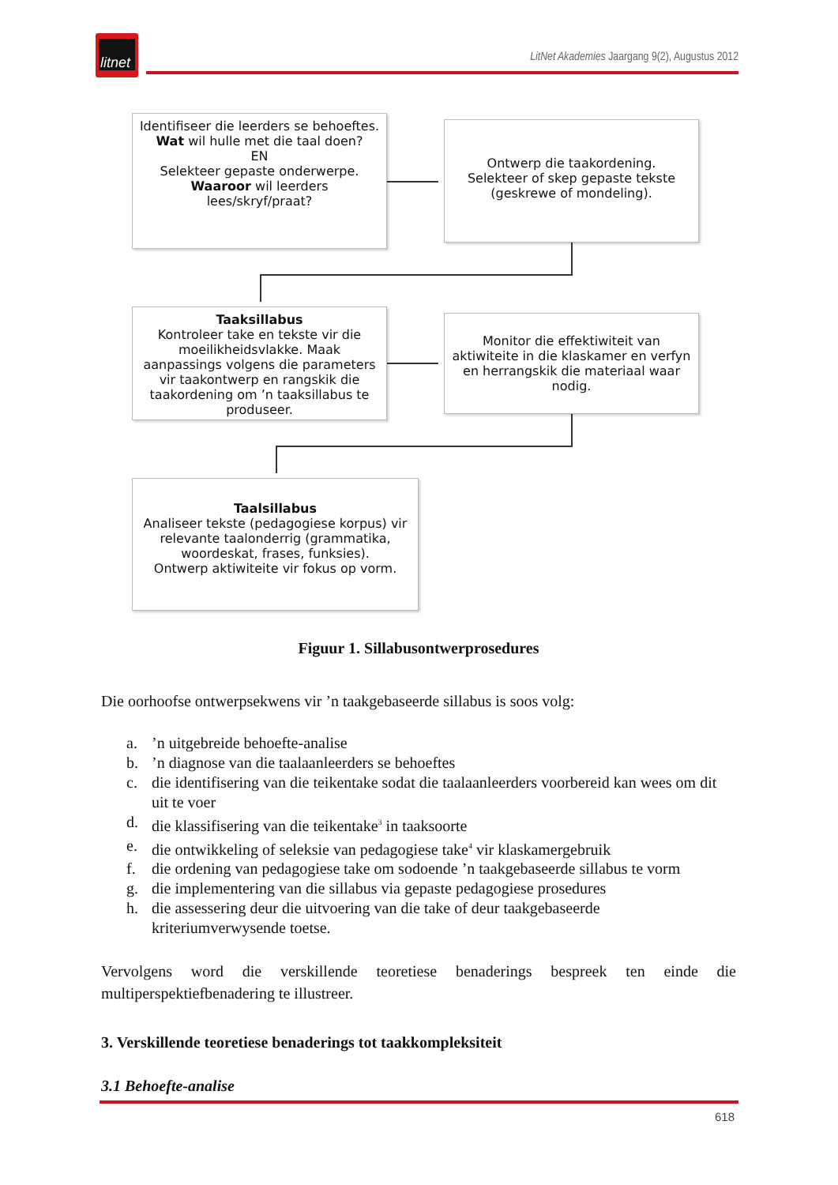litnet
LitNet Akademies Jaargang 9(2), Augustus 2012
Identifiseer die leerders se behoeftes.
Wat wil hulle met die taal doen?
EN
Selekteer gepaste onderwerpe.
Waaroor wil leerders lees/skryf/praat?
Ontwerp die taakordening.
Selekteer of skep gepaste tekste (geskrewe of mondeling).
Taaksillabus
Kontroleer take en tekste vir die moeilikheidsvlakke. Maak aanpassings volgens die parameters vir taakontwerp en rangskik die taakordening om ’n taaksillabus te produseer.
Monitor die effektiwiteit van aktiwiteite in die klaskamer en verfyn en herrangskik die materiaal waar nodig.
Taalsillabus
Analiseer tekste (pedagogiese korpus) vir relevante taalonderrig (grammatika, woordeskat, frases, funksies).
Ontwerp aktiwiteite vir fokus op vorm.
Figuur 1. Sillabusontwerprosedures
Die oorhoofse ontwerpsekwens vir ’n taakgebaseerde sillabus is soos volg:
a.’n uitgebreide behoefte-analise
b.’n diagnose van die taalaanleerders se behoeftes
c. die identifisering van die teikentake sodat die taalaanleerders voorbereid kan wees om dit uit te voer
d. die klassifisering van die teikentake<sup>3</sup> in taaksoorte
e. die ontwikkeling of seleksie van pedagogiese take<sup>4</sup> vir klaskamergebruik
f. die ordening van pedagogiese take om sodoende ’n taakgebaseerde sillabus te vorm
g. die implementering van die sillabus via gepaste pedagogiese prosedures
h. die assessering deur die uitvoering van die take of deur taakgebaseerde kriteriumverwysende toetse.
Vervolgens word die verskillende teoretiese benaderings bespreek ten einde die multiperspektiefbenadering te illustreer.
3. Verskillende teoretiese benaderings tot taakkompleksiteit
3.1 Behoefte-analise
618